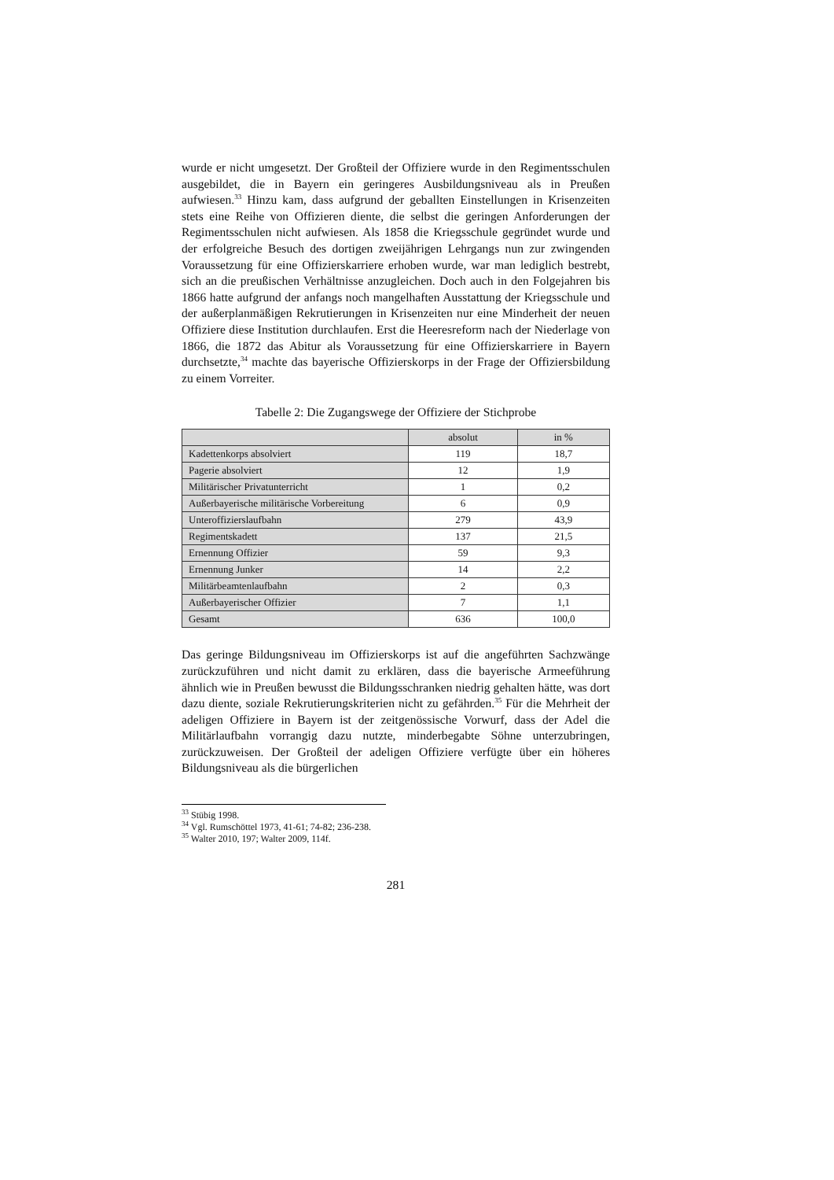wurde er nicht umgesetzt. Der Großteil der Offiziere wurde in den Regiments­schulen ausgebildet, die in Bayern ein geringeres Ausbildungsniveau als in Preußen aufwiesen.<sup>33</sup> Hinzu kam, dass aufgrund der geballten Einstellungen in Krisenzeiten stets eine Reihe von Offizieren diente, die selbst die geringen Anforderungen der Regimentsschulen nicht aufwiesen. Als 1858 die Kriegs­schule gegründet wurde und der erfolgreiche Besuch des dortigen zweijährigen Lehrgangs nun zur zwingenden Voraussetzung für eine Offizierskarriere erho­ben wurde, war man lediglich bestrebt, sich an die preußischen Verhältnisse anzugleichen. Doch auch in den Folgejahren bis 1866 hatte aufgrund der an­fangs noch mangelhaften Ausstattung der Kriegsschule und der außerplanmä­ßigen Rekrutierungen in Krisenzeiten nur eine Minderheit der neuen Offiziere diese Institution durchlaufen. Erst die Heeresreform nach der Niederlage von 1866, die 1872 das Abitur als Voraussetzung für eine Offizierskarriere in Bay­ern durchsetzte,<sup>34</sup> machte das bayerische Offizierskorps in der Frage der Offi­ziersbildung zu einem Vorreiter.
Tabelle 2: Die Zugangswege der Offiziere der Stichprobe
| | absolut | in % |
| --- | --- | --- |
| Kadettenkorps absolviert | 119 | 18,7 |
| Pagerie absolviert | 12 | 1,9 |
| Militärischer Privatunterricht | 1 | 0,2 |
| Außerbayerische militärische Vorbereitung | 6 | 0,9 |
| Unteroffizierslaufbahn | 279 | 43,9 |
| Regimentskadett | 137 | 21,5 |
| Ernennung Offizier | 59 | 9,3 |
| Ernennung Junker | 14 | 2,2 |
| Militärbeamtenlaufbahn | 2 | 0,3 |
| Außerbayerischer Offizier | 7 | 1,1 |
| Gesamt | 636 | 100,0 |
Das geringe Bildungsniveau im Offizierskorps ist auf die angeführten Sach­zwänge zurückzuführen und nicht damit zu erklären, dass die bayerische Ar­meeführung ähnlich wie in Preußen bewusst die Bildungsschranken niedrig gehalten hätte, was dort dazu diente, soziale Rekrutierungskriterien nicht zu gefährden.<sup>35</sup> Für die Mehrheit der adeligen Offiziere in Bayern ist der zeitge­nössische Vorwurf, dass der Adel die Militärlaufbahn vorrangig dazu nutzte, minderbegabte Söhne unterzubringen, zurückzuweisen. Der Großteil der adeli­gen Offiziere verfügte über ein höheres Bildungsniveau als die bürgerlichen
<sup>33</sup> Stübig 1998.
<sup>34</sup> Vgl. Rumschöttel 1973, 41-61; 74-82; 236-238.
<sup>35</sup> Walter 2010, 197; Walter 2009, 114f.
281